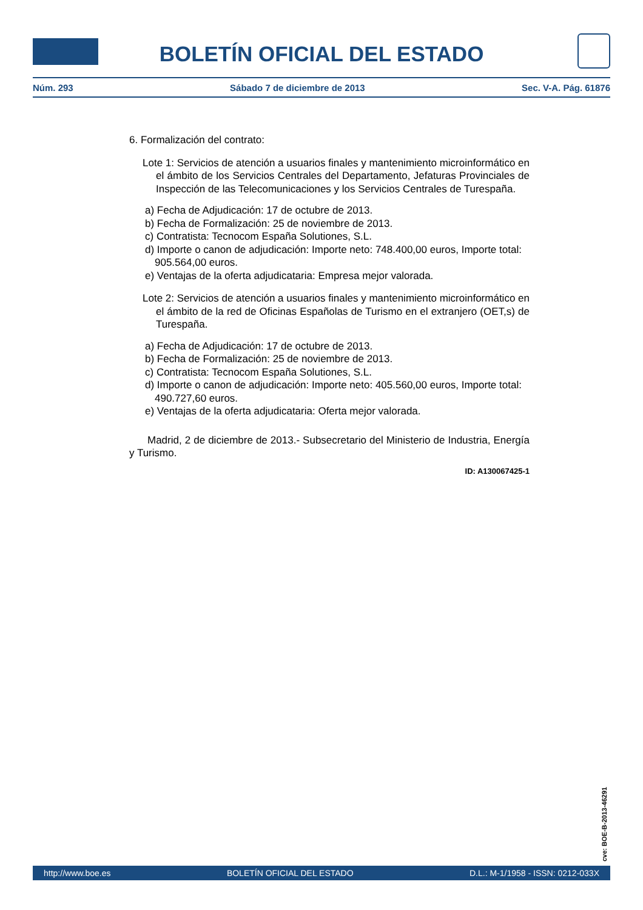BOLETÍN OFICIAL DEL ESTADO
Núm. 293 Sábado 7 de diciembre de 2013 Sec. V-A. Pág. 61876
6. Formalización del contrato:
Lote 1: Servicios de atención a usuarios finales y mantenimiento microinformático en el ámbito de los Servicios Centrales del Departamento, Jefaturas Provinciales de Inspección de las Telecomunicaciones y los Servicios Centrales de Turespaña.
a) Fecha de Adjudicación: 17 de octubre de 2013.
b) Fecha de Formalización: 25 de noviembre de 2013.
c) Contratista: Tecnocom España Solutiones, S.L.
d) Importe o canon de adjudicación: Importe neto: 748.400,00 euros, Importe total: 905.564,00 euros.
e) Ventajas de la oferta adjudicataria: Empresa mejor valorada.
Lote 2: Servicios de atención a usuarios finales y mantenimiento microinformático en el ámbito de la red de Oficinas Españolas de Turismo en el extranjero (OET,s) de Turespaña.
a) Fecha de Adjudicación: 17 de octubre de 2013.
b) Fecha de Formalización: 25 de noviembre de 2013.
c) Contratista: Tecnocom España Solutiones, S.L.
d) Importe o canon de adjudicación: Importe neto: 405.560,00 euros, Importe total: 490.727,60 euros.
e) Ventajas de la oferta adjudicataria: Oferta mejor valorada.
Madrid, 2 de diciembre de 2013.- Subsecretario del Ministerio de Industria, Energía y Turismo.
ID: A130067425-1
cve: BOE-B-2013-46291
http://www.boe.es BOLETÍN OFICIAL DEL ESTADO D.L.: M-1/1958 - ISSN: 0212-033X